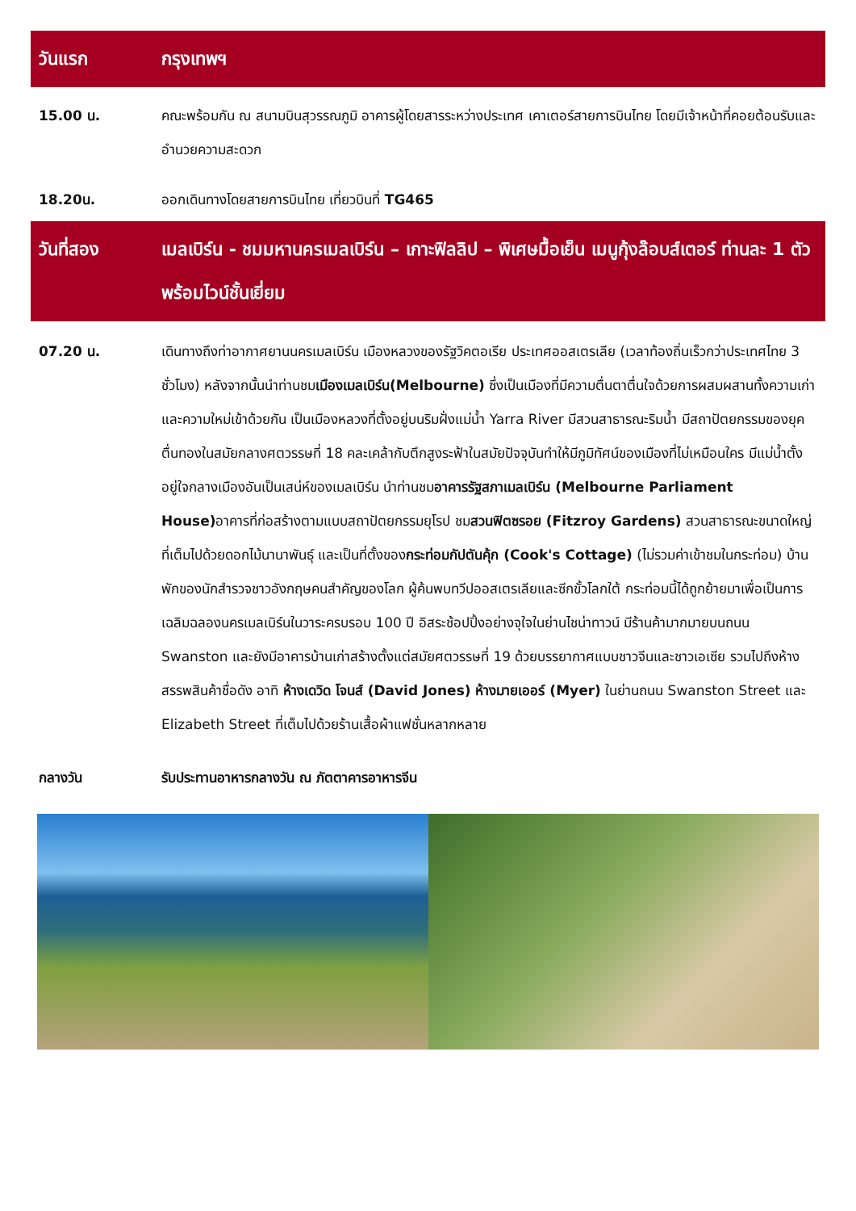วันแรก กรุงเทพฯ
15.00 น. คณะพร้อมกัน ณ สนามบินสุวรรณภูมิ อาคารผู้โดยสารระหว่างประเทศ เคาเตอร์สายการบินไทย โดยมีเจ้าหน้าที่คอยต้อนรับและอำนวยความสะดวก
18.20น. ออกเดินทางโดยสายการบินไทย เที่ยวบินที่ TG465
วันที่สอง เมลเบิร์น - ชมมหานครเมลเบิร์น – เกาะฟิลลิป – พิเศษมื้อเย็น เมนูกุ้งล๊อบส์เตอร์ ท่านละ 1 ตัว พร้อมไวน์ชั้นเยี่ยม
07.20 น. เดินทางถึงท่าอากาศยานนครเมลเบิร์น เมืองหลวงของรัฐวิคตอเรีย ประเทศออสเตรเลีย (เวลาท้องถิ่นเร็วกว่าประเทศไทย 3 ชั่วโมง) หลังจากนั้นนำท่านชมเมืองเมลเบิร์น(Melbourne) ซึ่งเป็นเมืองที่มีความตื่นตาตื่นใจด้วยการผสมผสานทั้งความเก่าและความใหม่เข้าด้วยกัน เป็นเมืองหลวงที่ตั้งอยู่บนริมฝั่งแม่น้ำ Yarra River มีสวนสาธารณะริมน้ำ มีสถาปัตยกรรมของยุคตื่นทองในสมัยกลางศตวรรษที่ 18 คละเคล้ากับตึกสูงระฟ้าในสมัยปัจจุบันทำให้มีภูมิทัศน์ของเมืองที่ไม่เหมือนใคร มีแม่น้ำตั้งอยู่ใจกลางเมืองอันเป็นเสน่ห์ของเมลเบิร์น นำท่านชมอาคารรัฐสภาเมลเบิร์น (Melbourne Parliament House) อาคารที่ก่อสร้างตามแบบสถาปัตยกรรมยุโรป ชมสวนฟิตซรอย (Fitzroy Gardens) สวนสาธารณะขนาดใหญ่ที่เต็มไปด้วยดอกไม้นานาพันธุ์ และเป็นที่ตั้งของกระท่อมกัปตันคุ้ก (Cook's Cottage) (ไม่รวมค่าเข้าชมในกระท่อม) บ้านพักของนักสำรวจชาวอังกฤษคนสำคัญของโลก ผู้ค้นพบทวีปออสเตรเลียและซีกขั้วโลกใต้ กระท่อมนี้ได้ถูกย้ายมาเพื่อเป็นการเฉลิมฉลองนครเมลเบิร์นในวาระครบรอบ 100 ปี อิสระช้อปปิ้งอย่างจุใจในย่านไชน่าทาวน์ มีร้านค้ามากมายบนถนน Swanston และยังมีอาคารบ้านเก่าสร้างตั้งแต่สมัยศตวรรษที่ 19 ด้วยบรรยากาศแบบชาวจีนและชาวเอเซีย รวมไปถึงห้างสรรพสินค้าชื่อดัง อาทิ ห้างเดวิด โจนส์ (David Jones) ห้างมายเออร์ (Myer) ในย่านถนน Swanston Street และ Elizabeth Street ที่เต็มไปด้วยร้านเสื้อผ้าแฟชั่นหลากหลาย
กลางวัน รับประทานอาหารกลางวัน ณ ภัตตาคารอาหารจีน